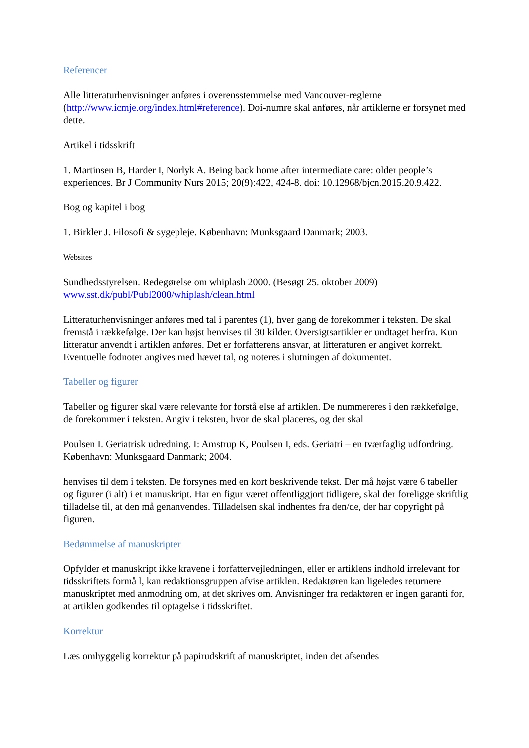Referencer
Alle litteraturhenvisninger anføres i overensstemmelse med Vancouver-reglerne (http://www.icmje.org/index.html#reference). Doi-numre skal anføres, når artiklerne er forsynet med dette.
Artikel i tidsskrift
1. Martinsen B, Harder I, Norlyk A. Being back home after intermediate care: older people’s experiences. Br J Community Nurs 2015; 20(9):422, 424-8. doi: 10.12968/bjcn.2015.20.9.422.
Bog og kapitel i bog
1. Birkler J. Filosofi & sygepleje. København: Munksgaard Danmark; 2003.
Websites
Sundhedsstyrelsen. Redegørelse om whiplash 2000. (Besøgt 25. oktober 2009)
www.sst.dk/publ/Publ2000/whiplash/clean.html
Litteraturhenvisninger anføres med tal i parentes (1), hver gang de forekommer i teksten. De skal fremstå i rækkefølge. Der kan højst henvises til 30 kilder. Oversigtsartikler er undtaget herfra. Kun litteratur anvendt i artiklen anføres. Det er forfatterens ansvar, at litteraturen er angivet korrekt. Eventuelle fodnoter angives med hævet tal, og noteres i slutningen af dokumentet.
Tabeller og figurer
Tabeller og figurer skal være relevante for forstå else af artiklen. De nummereres i den rækkefølge, de forekommer i teksten. Angiv i teksten, hvor de skal placeres, og der skal
Poulsen I. Geriatrisk udredning. I: Amstrup K, Poulsen I, eds. Geriatri – en tværfaglig udfordring. København: Munksgaard Danmark; 2004.
henvises til dem i teksten. De forsynes med en kort beskrivende tekst. Der må højst være 6 tabeller og figurer (i alt) i et manuskript. Har en figur været offentliggjort tidligere, skal der foreligge skriftlig tilladelse til, at den må genanvendes. Tilladelsen skal indhentes fra den/de, der har copyright på figuren.
Bedømmelse af manuskripter
Opfylder et manuskript ikke kravene i forfattervejledningen, eller er artiklens indhold irrelevant for tidsskriftets formå l, kan redaktionsgruppen afvise artiklen. Redaktøren kan ligeledes returnere manuskriptet med anmodning om, at det skrives om. Anvisninger fra redaktøren er ingen garanti for, at artiklen godkendes til optagelse i tidsskriftet.
Korrektur
Læs omhyggelig korrektur på papirudskrift af manuskriptet, inden det afsendes